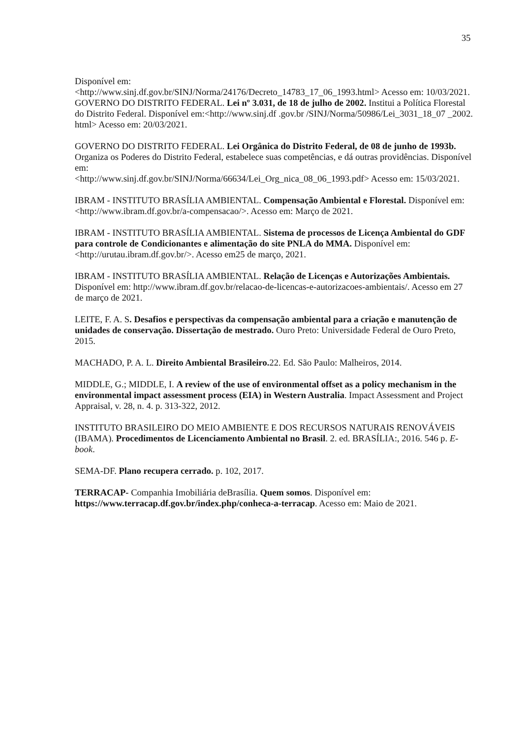35
Disponível em:
<http://www.sinj.df.gov.br/SINJ/Norma/24176/Decreto_14783_17_06_1993.html> Acesso em: 10/03/2021.
GOVERNO DO DISTRITO FEDERAL. Lei nº 3.031, de 18 de julho de 2002. Institui a Política Florestal do Distrito Federal. Disponível em:<http://www.sinj.df .gov.br /SINJ/Norma/50986/Lei_3031_18_07 _2002. html> Acesso em: 20/03/2021.
GOVERNO DO DISTRITO FEDERAL. Lei Orgânica do Distrito Federal, de 08 de junho de 1993b. Organiza os Poderes do Distrito Federal, estabelece suas competências, e dá outras providências. Disponível em:
<http://www.sinj.df.gov.br/SINJ/Norma/66634/Lei_Org_nica_08_06_1993.pdf> Acesso em: 15/03/2021.
IBRAM - INSTITUTO BRASÍLIA AMBIENTAL. Compensação Ambiental e Florestal. Disponível em: <http://www.ibram.df.gov.br/a-compensacao/>. Acesso em: Março de 2021.
IBRAM - INSTITUTO BRASÍLIA AMBIENTAL. Sistema de processos de Licença Ambiental do GDF para controle de Condicionantes e alimentação do site PNLA do MMA. Disponível em: <http://urutau.ibram.df.gov.br/>. Acesso em25 de março, 2021.
IBRAM - INSTITUTO BRASÍLIA AMBIENTAL. Relação de Licenças e Autorizações Ambientais. Disponível em: http://www.ibram.df.gov.br/relacao-de-licencas-e-autorizacoes-ambientais/. Acesso em 27 de março de 2021.
LEITE, F. A. S. Desafios e perspectivas da compensação ambiental para a criação e manutenção de unidades de conservação. Dissertação de mestrado. Ouro Preto: Universidade Federal de Ouro Preto, 2015.
MACHADO, P. A. L. Direito Ambiental Brasileiro. 22. Ed. São Paulo: Malheiros, 2014.
MIDDLE, G.; MIDDLE, I. A review of the use of environmental offset as a policy mechanism in the environmental impact assessment process (EIA) in Western Australia. Impact Assessment and Project Appraisal, v. 28, n. 4. p. 313-322, 2012.
INSTITUTO BRASILEIRO DO MEIO AMBIENTE E DOS RECURSOS NATURAIS RENOVÁVEIS (IBAMA). Procedimentos de Licenciamento Ambiental no Brasil. 2. ed. BRASÍLIA:, 2016. 546 p. E-book.
SEMA-DF. Plano recupera cerrado. p. 102, 2017.
TERRACAP- Companhia Imobiliária deBrasília. Quem somos. Disponível em: https://www.terracap.df.gov.br/index.php/conheca-a-terracap. Acesso em: Maio de 2021.